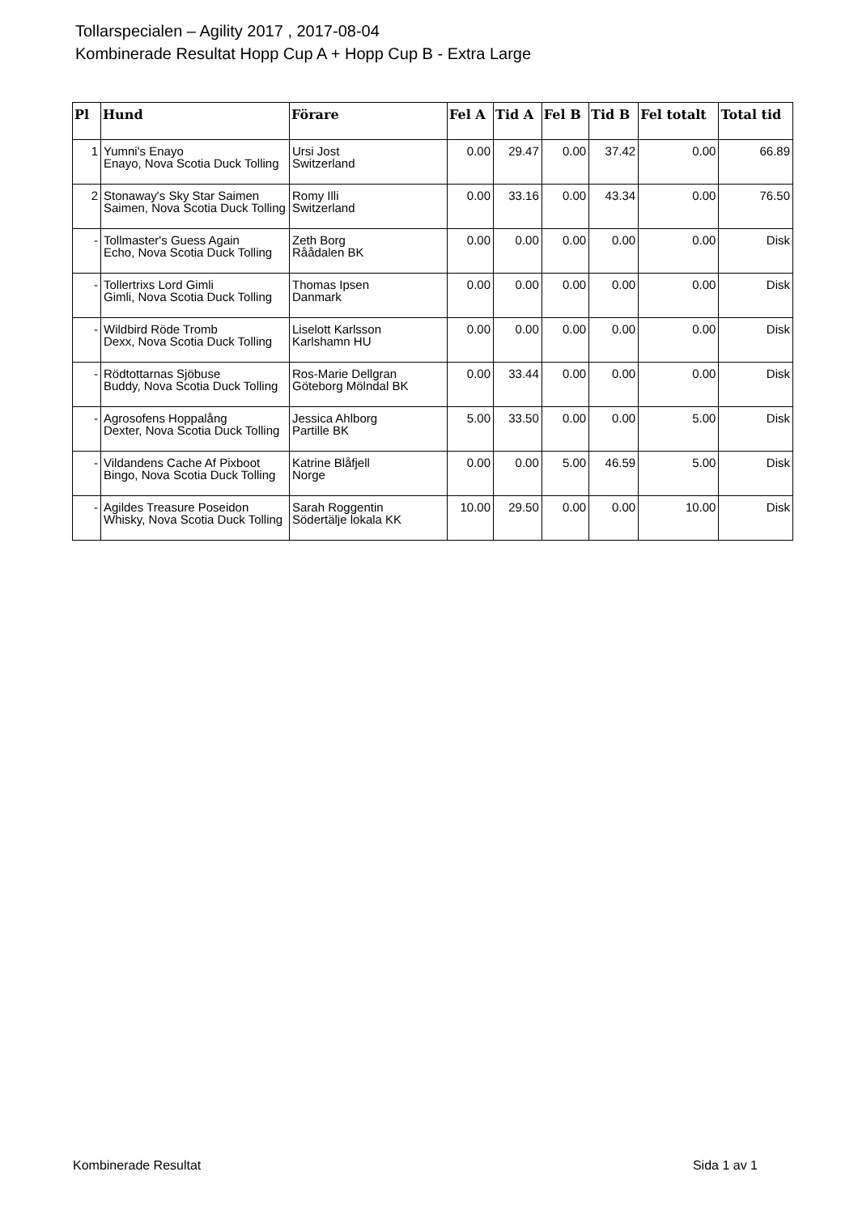Tollarspecialen – Agility 2017 , 2017-08-04
Kombinerade Resultat Hopp Cup A + Hopp Cup B - Extra Large
| Pl | Hund | Förare | Fel A | Tid A | Fel B | Tid B | Fel totalt | Total tid |
| --- | --- | --- | --- | --- | --- | --- | --- | --- |
| 1 | Yumni's Enayo Enayo, Nova Scotia Duck Tolling | Ursi Jost Switzerland | 0.00 | 29.47 | 0.00 | 37.42 | 0.00 | 66.89 |
| 2 | Stonaway's Sky Star Saimen Saimen, Nova Scotia Duck Tolling | Romy Illi Switzerland | 0.00 | 33.16 | 0.00 | 43.34 | 0.00 | 76.50 |
| - | Tollmaster's Guess Again Echo, Nova Scotia Duck Tolling | Zeth Borg Råådalen BK | 0.00 | 0.00 | 0.00 | 0.00 | 0.00 | Disk |
| - | Tollertrixs Lord Gimli Gimli, Nova Scotia Duck Tolling | Thomas Ipsen Danmark | 0.00 | 0.00 | 0.00 | 0.00 | 0.00 | Disk |
| - | Wildbird Röde Tromb Dexx, Nova Scotia Duck Tolling | Liselott Karlsson Karlshamn HU | 0.00 | 0.00 | 0.00 | 0.00 | 0.00 | Disk |
| - | Rödtottarnas Sjöbuse Buddy, Nova Scotia Duck Tolling | Ros-Marie Dellgran Göteborg Mölndal BK | 0.00 | 33.44 | 0.00 | 0.00 | 0.00 | Disk |
| - | Agrosofens Hoppalång Dexter, Nova Scotia Duck Tolling | Jessica Ahlborg Partille BK | 5.00 | 33.50 | 0.00 | 0.00 | 5.00 | Disk |
| - | Vildandens Cache Af Pixboot Bingo, Nova Scotia Duck Tolling | Katrine Blåfjell Norge | 0.00 | 0.00 | 5.00 | 46.59 | 5.00 | Disk |
| - | Agildes Treasure Poseidon Whisky, Nova Scotia Duck Tolling | Sarah Roggentin Södertälje lokala KK | 10.00 | 29.50 | 0.00 | 0.00 | 10.00 | Disk |
Kombinerade Resultat Sida 1 av 1